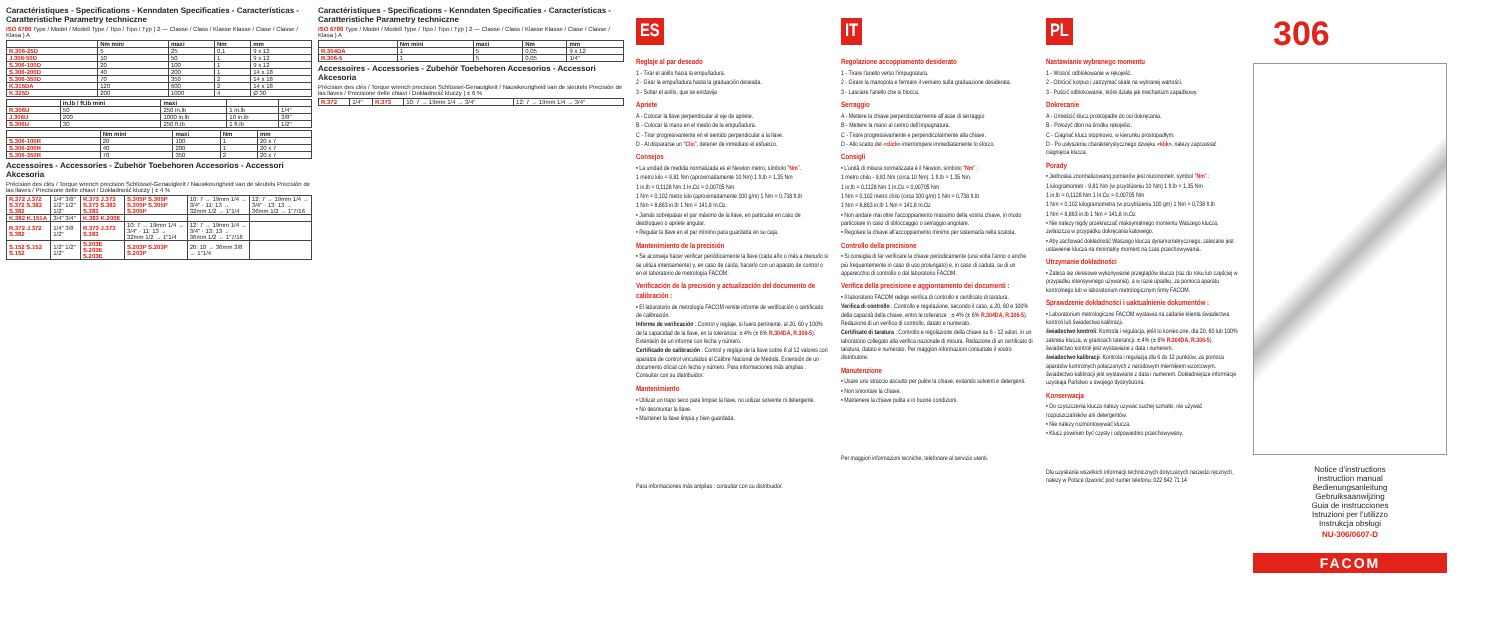Caractéristiques - Specifications - Kenndaten Specificaties - Características - Caratteristiche Parametry techniczne
ISO 6789 Type / Model / Modell Type / Tipo / Tipo / Typ } 2 — Classe / Class / Klasse Klasse / Clase / Classe / Klasa } A
| | Nm mini | maxi | Nm | mm |
| --- | --- | --- | --- | --- |
| R.306-25D | 5 | 25 | 0,1 | 9 x 12 |
| J.306-50D | 10 | 50 | 1 | 9 x 12 |
| S.306-100D | 20 | 100 | 1 | 9 x 12 |
| S.306-200D | 40 | 200 | 1 | 14 x 18 |
| S.306-350D | 70 | 350 | 2 | 14 x 18 |
| K.315DA | 120 | 600 | 2 | 14 x 18 |
| K.325D | 200 | 1000 | 4 | Ø 30 |
| | in.lb / ft.lb mini | maxi | | |
| --- | --- | --- | --- | --- |
| R.306U | 50 | 250 in.lb | 1 in.lb | 1/4" |
| J.306U | 200 | 1000 in.lb | 10 in.lb | 3/8" |
| S.306U | 30 | 250 ft.lb | 1 ft.lb | 1/2" |
| | Nm mini | maxi | Nm | mm |
| --- | --- | --- | --- | --- |
| S.306-100R | 20 | 100 | 1 | 20 x 7 |
| S.306-200R | 40 | 200 | 1 | 20 x 7 |
| S.306-350R | 70 | 350 | 2 | 20 x 7 |
Accessoires - Accessories - Zubehör Toebehoren Accesorios - Accessori Akcesoria
Précision des clés / Torque wrench precision Schlüssel-Genauigkeit / Nauwkeurigheid van de sleutels Precisión de las llaves / Precisione delle chiavi / Dokładność kluczy } ± 4 %
| R.372 J.372 S.372 S.382 S.382 | 1/4" 3/8" 1/2" 1/2" 1/2" | R.373 J.373 S.373 S.383 S.383 | S.305P S.305P S.305P S.305P S.305P | 10: 7 → 19mm 1/4 → 3/4" · 11: 13 → 32mm 1/2 → 1"1/4 | 12: 7 → 19mm 1/4 → 3/4" · 13: 13 → 36mm 1/2 → 1"7/16 |
| K.382 K.151A | 3/4" 3/4" | K.383 K.200E | | | |
| R.372 J.372 S.382 | 1/4" 3/8 1/2" | R.373 J.373 S.383 | 10: 7 → 19mm 1/4 → 3/4" · 11: 13 → 32mm 1/2 → 1"1/4 | 12: 7 → 19mm 1/4 → 3/4" · 13: 13 → 36mm 1/2 → 1"7/16 | |
| S.152 S.152 S.152 | 1/2" 1/2" 1/2" | S.203E S.203E S.203E | S.203P S.203P S.203P | 20: 10 → 36mm 3/8 → 1"1/4 | |
Caractéristiques - Specifications - Kenndaten Specificaties - Características - Caratteristiche Parametry techniczne
ISO 6789 Type / Model / Modell Type / Tipo / Tipo / Typ } 2 — Classe / Class / Klasse Klasse / Clase / Classe / Klasa } A
| | Nm mini | maxi | Nm | mm |
| --- | --- | --- | --- | --- |
| R.304DA | 1 | 5 | 0,05 | 9 x 12 |
| R.306-5 | 1 | 5 | 0,05 | 1/4" |
Accessoires - Accessories - Zubehör Toebehoren Accesorios - Accessori Akcesoria
Précision des clés / Torque wrench precision Schlüssel-Genauigkeit / Nauwkeurigheid van de sleutels Precisión de las llaves / Precisione delle chiavi / Dokładność kluczy } ± 6 %
| R.372 | 1/4" | R.373 | 10: 7 → 19mm 1/4 → 3/4" | 12: 7 → 19mm 1/4 → 3/4" |
ES
Reglaje al par deseado
1 - Tirar el anillo hacia la empuñadura.
2 - Girar la empuñadura hasta la graduación deseada.
3 - Soltar el anillo, que se enclavija
Apriete
A - Colocar la llave perpendicular al eje de apriete.
B - Colocar la mano en el medio de la empuñadura.
C - Tirar progresivamente en el sentido perpendicular a la llave.
D - Al dispararse un “Clic”, detener de inmediato el esfuerzo.
Consejos
• La unidad de medida normalizada es el Newton metro, símbolo “Nm”.
1 metro kilo = 9,81 Nm (aproximadamente 10 Nm) 1 ft.lb = 1,35 Nm
1 in.lb = 0,1128 Nm 1 In.Oz = 0,00705 Nm
1 Nm = 0,102 metro kilo (aproximadamente 100 g/m) 1 Nm = 0,738 ft.lb
1 Nm = 8,863 in.lb 1 Nm = 141,8 In.Oz
• Jamás sobrepasar el par máximo de la llave, en particular en caso de desbloqueo o apriete angular.
• Regular la llave en el par mínimo para guardarla en su caja.
Mantenimiento de la precisión
• Se aconseja hacer verificar periódicamente la llave (cada año o más a menudo si se utiliza intensamente) y, en caso de caída, hacerlo con un aparato de control o en el laboratorio de metrología FACOM.
Verificación de la precisión y actualización del documento de calibración :
• El laboratorio de metrología FACOM remite informe de verificación o certificado de calibración.
Informe de verificación : Control y reglaje, si fuera pertinente, al 20, 60 y 100% de la capacidad de la llave, en la tolerancia: ± 4% (± 6% R.304DA, R.306-5). Extensión de un informe con fecha y número.
Certificado de calibración : Control y reglaje de la llave sobre 6 al 12 valores con aparatos de control vinculados al Calibre Nacional de Medida. Extensión de un documento oficial con fecha y número. Para informaciones más amplias : Consultar con su distribuidor.
Mantenimiento
• Utilizar un trapo seco para limpiar la llave, no utilizar solvente ni detergente.
• No desmontar la llave.
• Mantener la llave limpia y bien guardada.
Para informaciones más amplias : consultar con su distribuidor.
IT
Regolazione accoppiamento desiderato
1 - Tirare l’anello verso l’impugnatura.
2 - Girare la manopola e fermare il verniero sulla graduazione desiderata.
3 - Lasciare l’anello che si blocca.
Serraggio
A - Mettere la chiave perpendicolarmente all’asse di serraggio
B - Mettere la mano al centro dell’impugnatura.
C - Tirare progressivamente e perpendicolarmente alla chiave.
D - Allo scatto del «click» interrompere immediatamente lo sforzo.
Consigli
• L’unità di misura normalizzata è il Newton, simbolo “Nm” :
1 metro chilo - 9,81 Nm (circa 10 Nm). 1 ft.lb = 1,35 Nm.
1 in.lb = 0,1128 Nm 1 In.Oz = 0,00705 Nm
1 Nm = 0,102 metro chilo (circa 100 g/m) 1 Nm = 0,738 ft.lb
1 Nm = 8,863 in.lb 1 Nm = 141,8 In.Oz
• Non andare mai oltre l’accoppiamento massimo della vostra chiave, in modo particolare in caso di sbloccaggio o serraggio angolare.
• Regolare la chiave all’accoppiamento minimo per sistemarla nella scatola.
Controllo della precisione
• Si consiglia di far verificare la chiave periodicamente (una volta l’anno o anche più frequentemente in caso di uso prolungato) e, in caso di caduta, su di un apparecchio di controllo o dal laboratorio FACOM.
Verifica della precisione e aggiornamento dei documenti :
• Il laboratorio FACOM redige verifica di controllo e certificato di taratura.
Verifica di controllo : Controllo e regolazione, secondo il caso, a 20, 60 e 100% della capacità della chiave, entro le tolleranze : ± 4% (± 6% R.304DA, R.306-5). Redazione di un verifica di controllo, datato e numerato.
Certificato di taratura : Controllo e regolazione della chiave su 6 - 12 valori, in un laboratorio collegato alla verifica nazionale di misura. Redazione di un certificato di taratura, datato e numerato. Per maggiori informazioni consultate il vostro distributore.
Manutenzione
• Usare uno straccio asciutto per pulire la chiave, evitando solventi e detergenti.
• Non smontare la chiave.
• Mantenere la chiave pulita e in buone condizioni.
Per maggiori informazioni tecniche, telefonare al servizio utenti.
PL
Nastawianie wybranego momentu
1 - Wcisnć odblokowanie w rękojeść.
2 - Obrócić korpus i zatrzymać skale na wybranej wartości.
3 - Puścić odblokowanie, które działa jak mechanizm zapadkowy.
Dokrecanie
A - Umieścić klucz prostopadle do osi dokręcania.
B - Położyć dłon na środku rękojeści.
C - Ciagnać klucz stopniowo, w kierunku prostopadłym.
D - Po usłyszeniu charakterystycznego dzwęku «klik», nalezy zaprzestać ciagnięcia klucza.
Porady
• Jednoska znormalizowanq pomiarów jest niutonometr, symbol “Nm” :
1 kilogramometr - 9,81 Nm (w przybliżeniu 10 Nm) 1 ft.lb = 1,35 Nm
1 in.lb = 0,1128 Nm 1 In.Oz = 0,00705 Nm
1 Nm = 0,102 kilogramometra (w przybliżeniu 100 gm) 1 Nm = 0,738 ft.lb
1 Nm = 8,863 in.lb 1 Nm = 141,8 In.Oz
• Nie nalezy nigdy przekraczać maksymalnego momentu Waszego klucza, zwłaszcza w przypadku dokręcania katowego.
• Aby zachować dokładność Waszego klucza dynamometrycznego, zalecane jest ustawienie klucza na minimalny moment na czas przechowywania.
Utrzymanie dokładności
• Zaleca się okresowe wykonywanie przeglądów klucza (raz do roku lub częściej w przypadku intensywnego używania), a w razie upadku, za pomoca aparatu kontrolnego lub w laboratorium metrologicznym firmy FACOM.
Sprawdzenie dokładności i uaktualnienie dokumentów :
• Laboratorium metrologiczne FACOM wystawia na zadanie klienta świadectwa kontroli lub świadectwa kalibracji.
świadectwo kontroli: Kontrola i regulacja, jeśli to koniec-zne, dla 20, 60 lub 100% zakresu klucza, w granicach tolerancji: ± 4% (± 6% R.304DA, R.306-5). świadectwo kontroli jest wystawiane z data i numerem.
świadectwo kalibracji: Kontrola i regulacja dla 6 do 12 punktów, za pomoca aparatów kontrolnych połaczonych z narodowym miernikiem wzorcowym. świadectwo kalibracji jest wystawiane z data i numerem. Dokładniejsze informacje uzyskaja Państwo u swojego dystrybutora.
Konserwacja
• Do czyszczenia klucza nalezy uzywac suchej szmatki, nie używać rozpuszczalników ani detergentów.
• Nie nalezy rozmontowywać klucza.
• Klucz powinien być czysty i odpowiednio przechowywany.
Dla uzyskania wszelkich informacji technicznych dotyczacych narzędzi ręcznych, nalezy w Polsce dzwonić pod numer telefonu: 022 642 71 14
306
Notice d’instructions
Instruction manual
Bedienungsanleitung
Gebruiksaanwijzing
Guia de instrucciones
Istruzioni per l’utilizzo
Instrukcja obsługi
NU-306/0607-D
FACOM